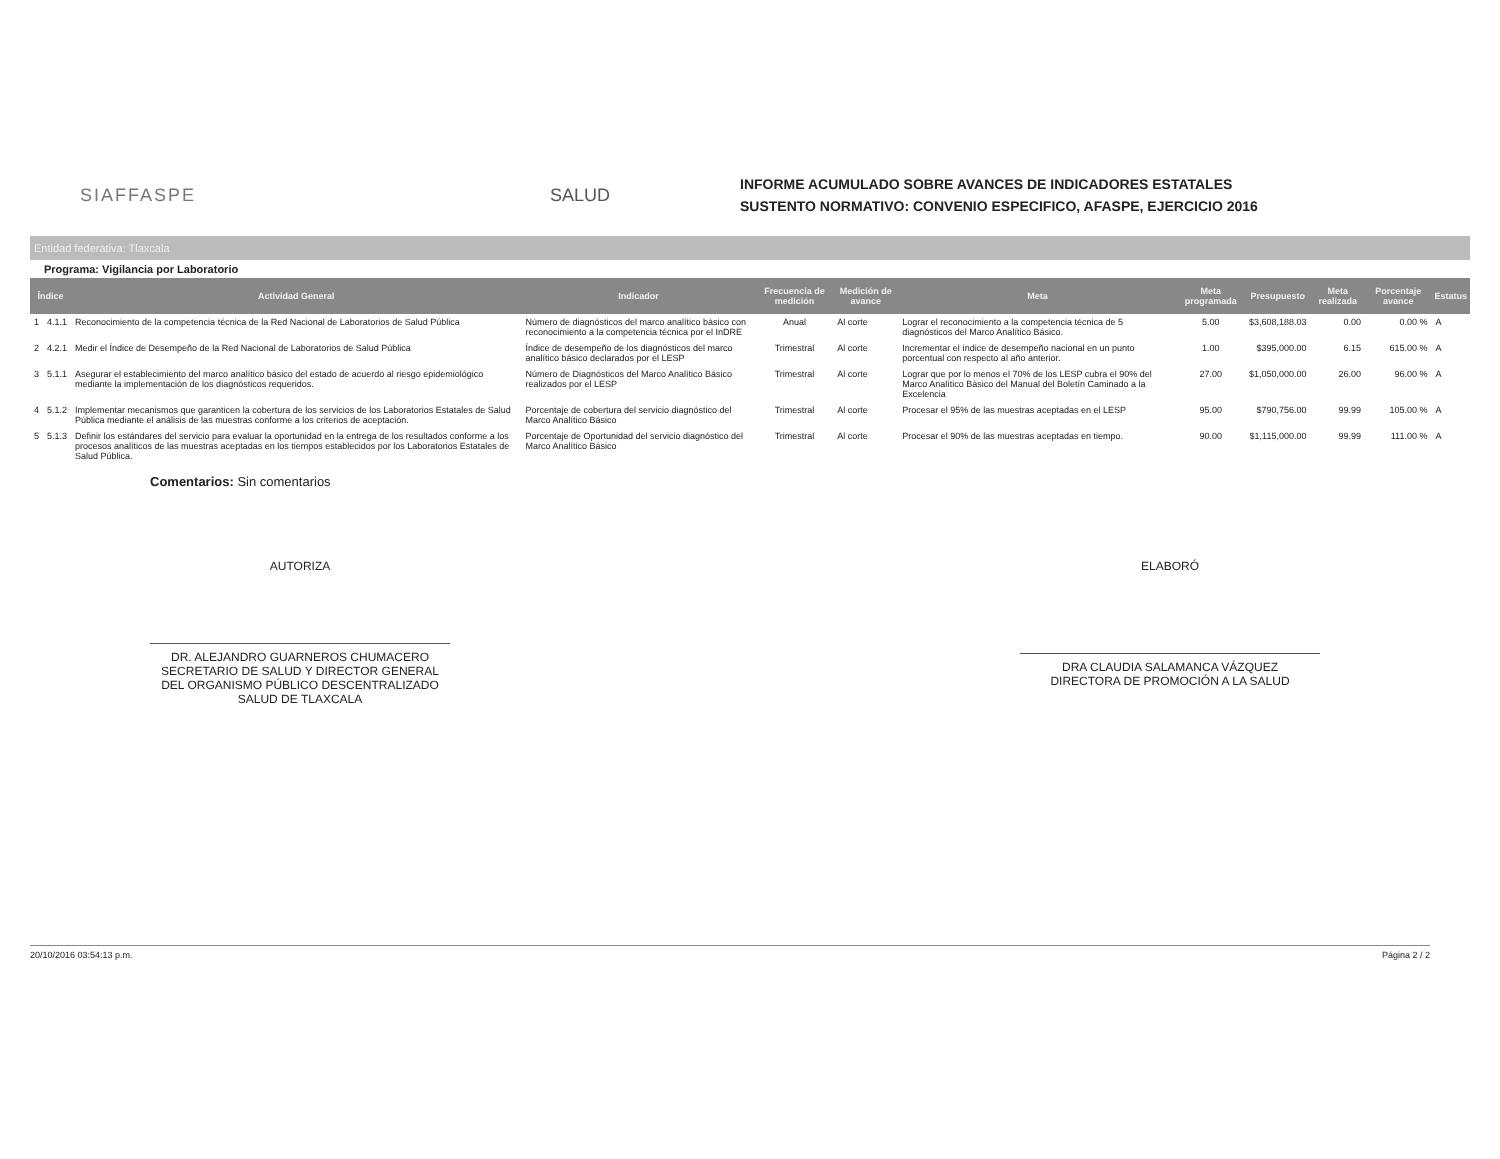SIAFFASPE SALUD
INFORME ACUMULADO SOBRE AVANCES DE INDICADORES ESTATALES
SUSTENTO NORMATIVO: CONVENIO ESPECIFICO, AFASPE, EJERCICIO 2016
Entidad federativa: Tlaxcala
Programa: Vigilancia por Laboratorio
| Índice | | Actividad General | Indicador | Frecuencia de medición | Medición de avance | Meta | Meta programada | Presupuesto | Meta realizada | Porcentaje avance | Estatus |
| --- | --- | --- | --- | --- | --- | --- | --- | --- | --- | --- | --- |
| 1 | 4.1.1 | Reconocimiento de la competencia técnica de la Red Nacional de Laboratorios de Salud Pública | Número de diagnósticos del marco analítico básico con reconocimiento a la competencia técnica por el InDRE | Anual | Al corte | Lograr el reconocimiento a la competencia técnica de 5 diagnósticos del Marco Analítico Básico. | 5.00 | $3,608,188.03 | 0.00 | 0.00 % | A |
| 2 | 4.2.1 | Medir el Índice de Desempeño de la Red Nacional de Laboratorios de Salud Pública | Índice de desempeño de los diagnósticos del marco analítico básico declarados por el LESP | Trimestral | Al corte | Incrementar el índice de desempeño nacional en un punto porcentual con respecto al año anterior. | 1.00 | $395,000.00 | 6.15 | 615.00 % | A |
| 3 | 5.1.1 | Asegurar el establecimiento del marco analítico básico del estado de acuerdo al riesgo epidemiológico mediante la implementación de los diagnósticos requeridos. | Número de Diagnósticos del Marco Analítico Básico realizados por el LESP | Trimestral | Al corte | Lograr que por lo menos el 70% de los LESP cubra el 90% del Marco Analítico Bàsico del Manual del Boletín Caminado a la Excelencia | 27.00 | $1,050,000.00 | 26.00 | 96.00 % | A |
| 4 | 5.1.2 | Implementar mecanismos que garanticen la cobertura de los servicios de los Laboratorios Estatales de Salud Pública mediante el análisis de las muestras conforme a los criterios de aceptación. | Porcentaje de cobertura del servicio diagnóstico del Marco Analítico Básico | Trimestral | Al corte | Procesar el 95% de las muestras aceptadas en el LESP | 95.00 | $790,756.00 | 99.99 | 105.00 % | A |
| 5 | 5.1.3 | Definir los estándares del servicio para evaluar la oportunidad en la entrega de los resultados conforme a los procesos analíticos de las muestras aceptadas en los tiempos establecidos por los Laboratorios Estatales de Salud Pública. | Porcentaje de Oportunidad del servicio diagnóstico del Marco Analítico Básico | Trimestral | Al corte | Procesar el 90% de las muestras aceptadas en tiempo. | 90.00 | $1,115,000.00 | 99.99 | 111.00 % | A |
Comentarios: Sin comentarios
AUTORIZA
DR. ALEJANDRO GUARNEROS CHUMACERO
SECRETARIO DE SALUD Y DIRECTOR GENERAL DEL ORGANISMO PÚBLICO DESCENTRALIZADO SALUD DE TLAXCALA
ELABORÓ
DRA CLAUDIA SALAMANCA VÁZQUEZ
DIRECTORA DE PROMOCIÓN A LA SALUD
20/10/2016 03:54:13 p.m. Página 2 / 2